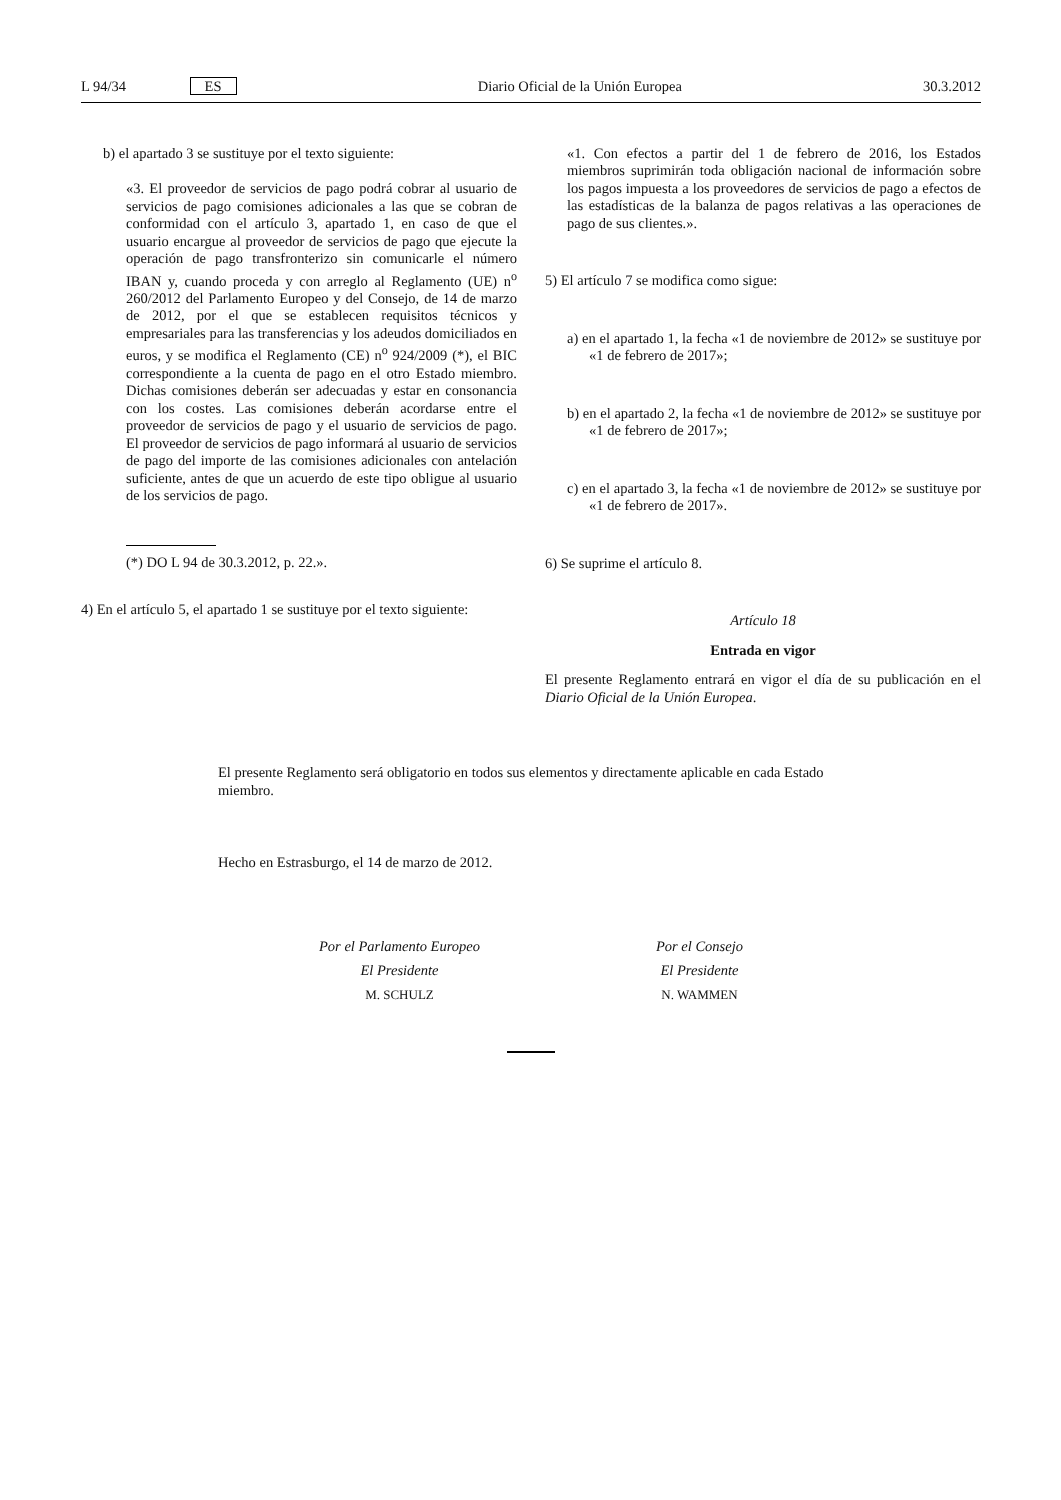L 94/34 ES Diario Oficial de la Unión Europea 30.3.2012
b) el apartado 3 se sustituye por el texto siguiente:
«3. El proveedor de servicios de pago podrá cobrar al usuario de servicios de pago comisiones adicionales a las que se cobran de conformidad con el artículo 3, apartado 1, en caso de que el usuario encargue al proveedor de servicios de pago que ejecute la operación de pago transfronterizo sin comunicarle el número IBAN y, cuando proceda y con arreglo al Reglamento (UE) n<sup>o</sup> 260/2012 del Parlamento Europeo y del Consejo, de 14 de marzo de 2012, por el que se establecen requisitos técnicos y empresariales para las transferencias y los adeudos domiciliados en euros, y se modifica el Reglamento (CE) n<sup>o</sup> 924/2009 (*), el BIC correspondiente a la cuenta de pago en el otro Estado miembro. Dichas comisiones deberán ser adecuadas y estar en consonancia con los costes. Las comisiones deberán acordarse entre el proveedor de servicios de pago y el usuario de servicios de pago. El proveedor de servicios de pago informará al usuario de servicios de pago del importe de las comisiones adicionales con antelación suficiente, antes de que un acuerdo de este tipo obligue al usuario de los servicios de pago.
(*) DO L 94 de 30.3.2012, p. 22.».
4) En el artículo 5, el apartado 1 se sustituye por el texto siguiente:
«1. Con efectos a partir del 1 de febrero de 2016, los Estados miembros suprimirán toda obligación nacional de información sobre los pagos impuesta a los proveedores de servicios de pago a efectos de las estadísticas de la balanza de pagos relativas a las operaciones de pago de sus clientes.».
5) El artículo 7 se modifica como sigue:
a) en el apartado 1, la fecha «1 de noviembre de 2012» se sustituye por «1 de febrero de 2017»;
b) en el apartado 2, la fecha «1 de noviembre de 2012» se sustituye por «1 de febrero de 2017»;
c) en el apartado 3, la fecha «1 de noviembre de 2012» se sustituye por «1 de febrero de 2017».
6) Se suprime el artículo 8.
Artículo 18
Entrada en vigor
El presente Reglamento entrará en vigor el día de su publicación en el Diario Oficial de la Unión Europea.
El presente Reglamento será obligatorio en todos sus elementos y directamente aplicable en cada Estado miembro.
Hecho en Estrasburgo, el 14 de marzo de 2012.
Por el Parlamento Europeo
El Presidente
M. SCHULZ
Por el Consejo
El Presidente
N. WAMMEN